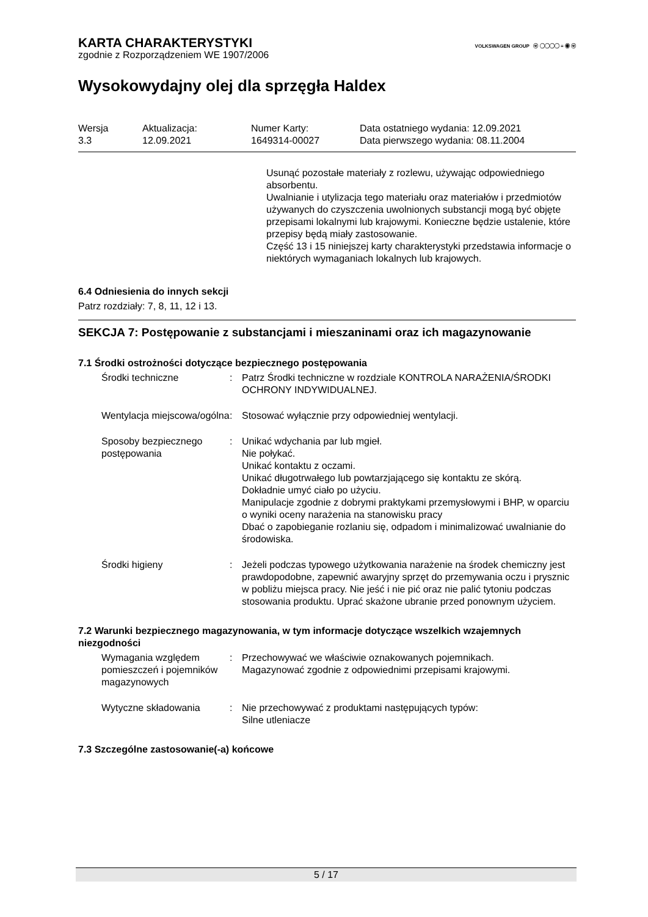VOLKSWAGEN GROUP ⓦ ◯◯◯◯ ≡ ◉ ⓦ
KARTA CHARAKTERYSTYKI
zgodnie z Rozporządzeniem WE 1907/2006
Wysokowydajny olej dla sprzęgła Haldex
| Wersja 3.3 | Aktualizacja: 12.09.2021 | Numer Karty: 1649314-00027 | Data ostatniego wydania: 12.09.2021 Data pierwszego wydania: 08.11.2004 |
Usunąć pozostałe materiały z rozlewu, używając odpowiedniego absorbentu.
Uwalnianie i utylizacja tego materiału oraz materiałów i przedmiotów używanych do czyszczenia uwolnionych substancji mogą być objęte przepisami lokalnymi lub krajowymi. Konieczne będzie ustalenie, które przepisy będą miały zastosowanie.
Część 13 i 15 niniejszej karty charakterystyki przedstawia informacje o niektórych wymaganiach lokalnych lub krajowych.
6.4 Odniesienia do innych sekcji
Patrz rozdziały: 7, 8, 11, 12 i 13.
SEKCJA 7: Postępowanie z substancjami i mieszaninami oraz ich magazynowanie
7.1 Środki ostrożności dotyczące bezpiecznego postępowania
| Środki techniczne | : | Patrz Środki techniczne w rozdziale KONTROLA NARAŻENIA/ŚRODKI OCHRONY INDYWIDUALNEJ. |
| Wentylacja miejscowa/ogólna | : | Stosować wyłącznie przy odpowiedniej wentylacji. |
| Sposoby bezpiecznego postępowania | : | Unikać wdychania par lub mgieł. Nie połykać. Unikać kontaktu z oczami. Unikać długotrwałego lub powtarzjającego się kontaktu ze skórą. Dokładnie umyć ciało po użyciu. Manipulacje zgodnie z dobrymi praktykami przemysłowymi i BHP, w oparciu o wyniki oceny narażenia na stanowisku pracy Dbać o zapobieganie rozlaniu się, odpadom i minimalizować uwalnianie do środowiska. |
| Środki higieny | : | Jeżeli podczas typowego użytkowania narażenie na środek chemiczny jest prawdopodobne, zapewnić awaryjny sprzęt do przemywania oczu i prysznic w pobliżu miejsca pracy. Nie jeść i nie pić oraz nie palić tytoniu podczas stosowania produktu. Uprać skażone ubranie przed ponownym użyciem. |
7.2 Warunki bezpiecznego magazynowania, w tym informacje dotyczące wszelkich wzajemnych niezgodności
| Wymagania względem pomieszczeń i pojemników magazynowych | : | Przechowywać we właściwie oznakowanych pojemnikach. Magazynować zgodnie z odpowiednimi przepisami krajowymi. |
| Wytyczne składowania | : | Nie przechowywać z produktami następujących typów: Silne utleniacze |
7.3 Szczególne zastosowanie(-a) końcowe
5 / 17